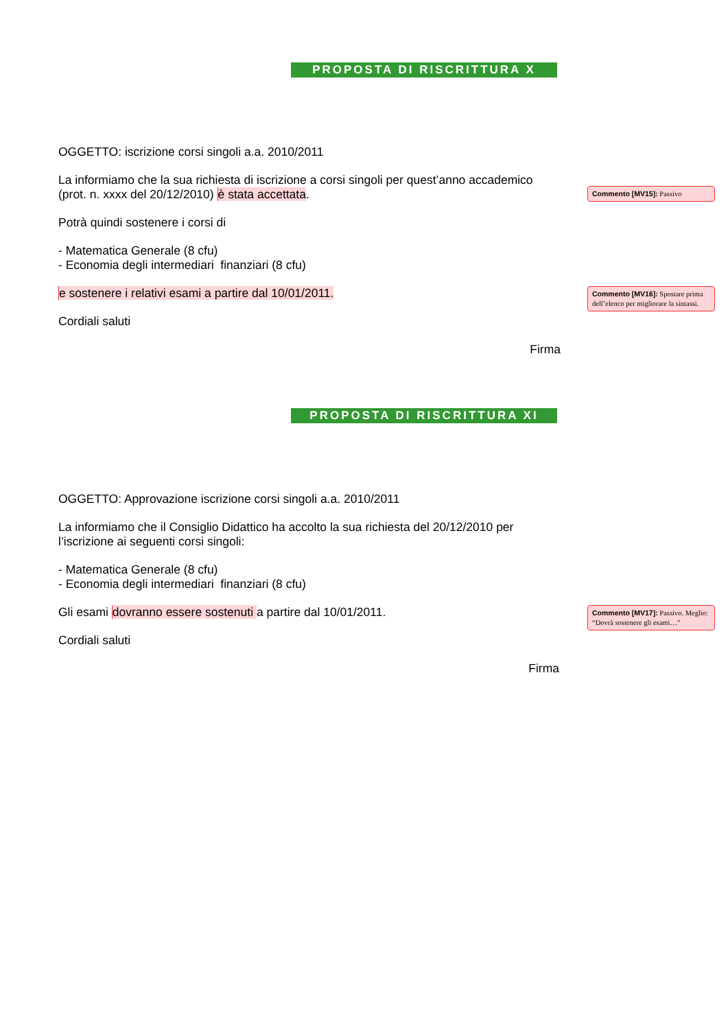PROPOSTA DI RISCRITTURA X
OGGETTO: iscrizione corsi singoli a.a. 2010/2011
La informiamo che la sua richiesta di iscrizione a corsi singoli per quest’anno accademico (prot. n. xxxx del 20/12/2010) è stata accettata.
Commento [MV15]: Passivo
Potrà quindi sostenere i corsi di
- Matematica Generale (8 cfu)
- Economia degli intermediari finanziari (8 cfu)
e sostenere i relativi esami a partire dal 10/01/2011.
Commento [MV16]: Spostare prima dell’elenco per migliorare la sintassi.
Cordiali saluti
Firma
PROPOSTA DI RISCRITTURA XI
OGGETTO: Approvazione iscrizione corsi singoli a.a. 2010/2011
La informiamo che il Consiglio Didattico ha accolto la sua richiesta del 20/12/2010 per l’iscrizione ai seguenti corsi singoli:
- Matematica Generale (8 cfu)
- Economia degli intermediari finanziari (8 cfu)
Gli esami dovranno essere sostenuti a partire dal 10/01/2011.
Commento [MV17]: Passivo. Meglio: “Dovrà sostenere gli esami…”
Cordiali saluti
Firma